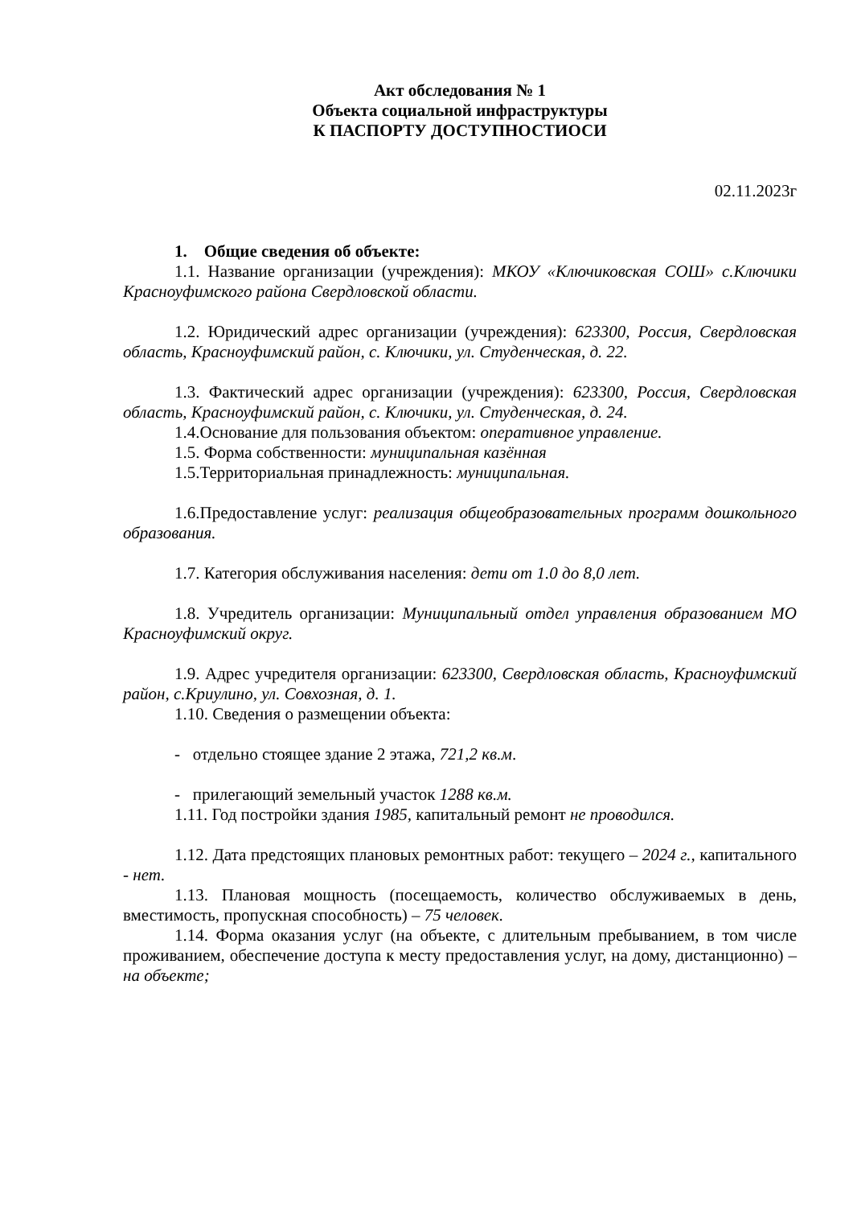Акт обследования № 1
Объекта социальной инфраструктуры
К ПАСПОРТУ ДОСТУПНОСТИОСИ
02.11.2023г
1. Общие сведения об объекте:
1.1. Название организации (учреждения): МКОУ «Ключиковская СОШ» с.Ключики Красноуфимского района Свердловской области.
1.2. Юридический адрес организации (учреждения): 623300, Россия, Свердловская область, Красноуфимский район, с. Ключики, ул. Студенческая, д. 22.
1.3. Фактический адрес организации (учреждения): 623300, Россия, Свердловская область, Красноуфимский район, с. Ключики, ул. Студенческая, д. 24.
1.4.Основание для пользования объектом: оперативное управление.
1.5. Форма собственности: муниципальная казённая
1.5.Территориальная принадлежность: муниципальная.
1.6.Предоставление услуг: реализация общеобразовательных программ дошкольного образования.
1.7. Категория обслуживания населения: дети от 1.0 до 8,0 лет.
1.8. Учредитель организации: Муниципальный отдел управления образованием МО Красноуфимский округ.
1.9. Адрес учредителя организации: 623300, Свердловская область, Красноуфимский район, с.Криулино, ул. Совхозная, д. 1.
1.10. Сведения о размещении объекта:
- отдельно стоящее здание 2 этажа, 721,2 кв.м.
- прилегающий земельный участок 1288 кв.м.
1.11. Год постройки здания 1985, капитальный ремонт не проводился.
1.12. Дата предстоящих плановых ремонтных работ: текущего – 2024 г., капитального - нет.
1.13. Плановая мощность (посещаемость, количество обслуживаемых в день, вместимость, пропускная способность) – 75 человек.
1.14. Форма оказания услуг (на объекте, с длительным пребыванием, в том числе проживанием, обеспечение доступа к месту предоставления услуг, на дому, дистанционно) – на объекте;